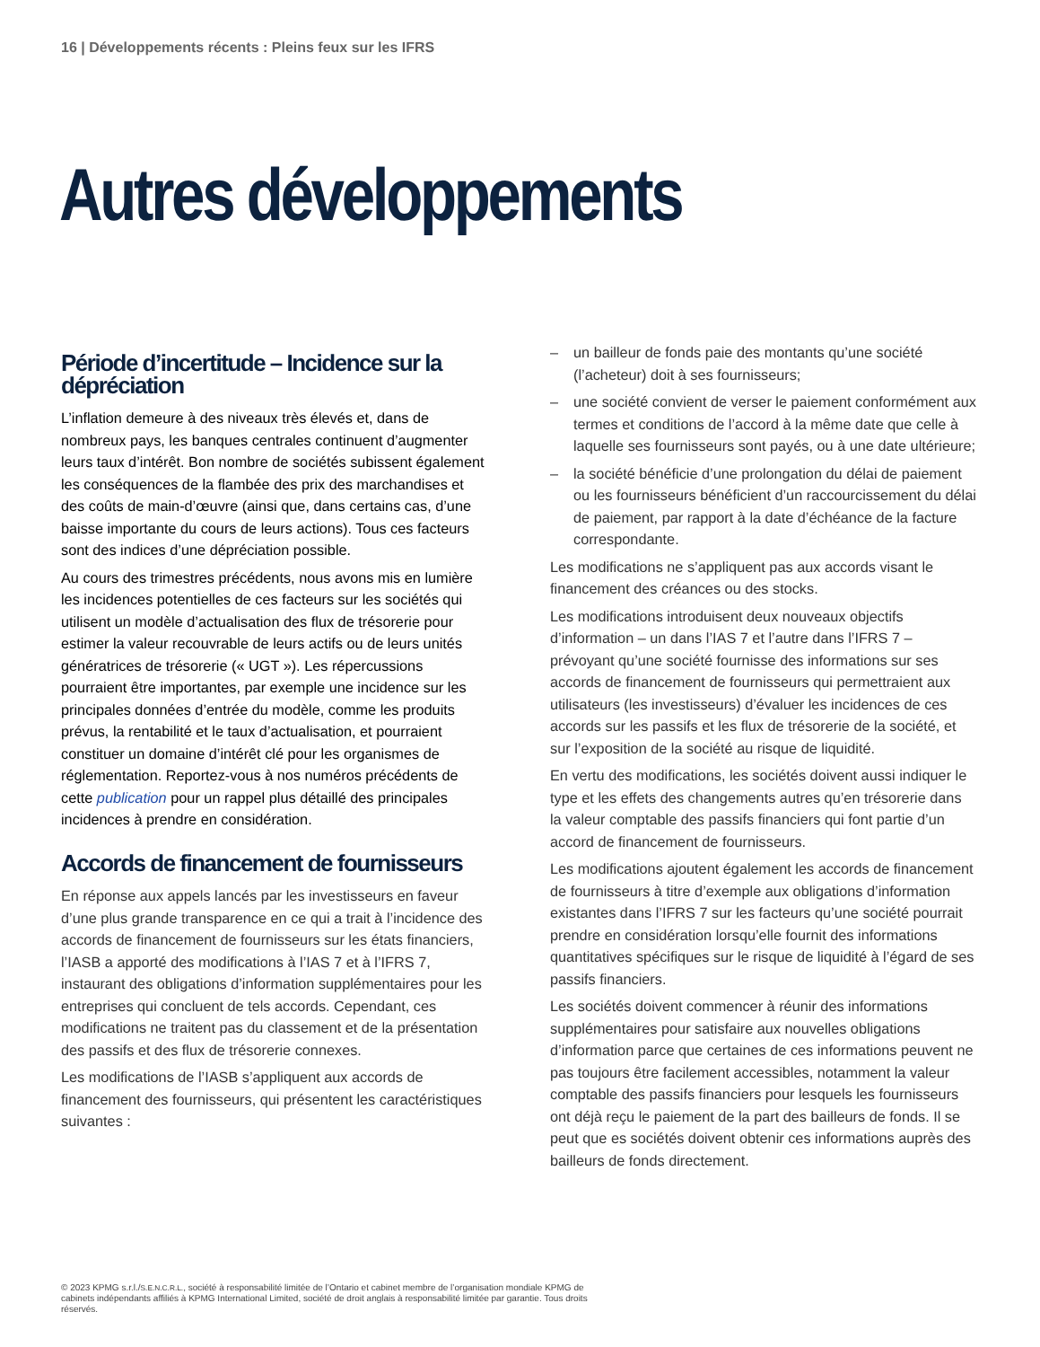16 | Développements récents : Pleins feux sur les IFRS
Autres développements
Période d’incertitude – Incidence sur la dépréciation
L’inflation demeure à des niveaux très élevés et, dans de nombreux pays, les banques centrales continuent d’augmenter leurs taux d’intérêt. Bon nombre de sociétés subissent également les conséquences de la flambée des prix des marchandises et des coûts de main-d’œuvre (ainsi que, dans certains cas, d’une baisse importante du cours de leurs actions). Tous ces facteurs sont des indices d’une dépréciation possible.
Au cours des trimestres précédents, nous avons mis en lumière les incidences potentielles de ces facteurs sur les sociétés qui utilisent un modèle d’actualisation des flux de trésorerie pour estimer la valeur recouvrable de leurs actifs ou de leurs unités génératrices de trésorerie (« UGT »). Les répercussions pourraient être importantes, par exemple une incidence sur les principales données d’entrée du modèle, comme les produits prévus, la rentabilité et le taux d’actualisation, et pourraient constituer un domaine d’intérêt clé pour les organismes de réglementation. Reportez-vous à nos numéros précédents de cette publication pour un rappel plus détaillé des principales incidences à prendre en considération.
Accords de financement de fournisseurs
En réponse aux appels lancés par les investisseurs en faveur d’une plus grande transparence en ce qui a trait à l’incidence des accords de financement de fournisseurs sur les états financiers, l’IASB a apporté des modifications à l’IAS 7 et à l’IFRS 7, instaurant des obligations d’information supplémentaires pour les entreprises qui concluent de tels accords. Cependant, ces modifications ne traitent pas du classement et de la présentation des passifs et des flux de trésorerie connexes.
Les modifications de l’IASB s’appliquent aux accords de financement des fournisseurs, qui présentent les caractéristiques suivantes :
– un bailleur de fonds paie des montants qu’une société (l’acheteur) doit à ses fournisseurs;
– une société convient de verser le paiement conformément aux termes et conditions de l’accord à la même date que celle à laquelle ses fournisseurs sont payés, ou à une date ultérieure;
– la société bénéficie d’une prolongation du délai de paiement ou les fournisseurs bénéficient d’un raccourcissement du délai de paiement, par rapport à la date d’échéance de la facture correspondante.
Les modifications ne s’appliquent pas aux accords visant le financement des créances ou des stocks.
Les modifications introduisent deux nouveaux objectifs d’information – un dans l’IAS 7 et l’autre dans l’IFRS 7 – prévoyant qu’une société fournisse des informations sur ses accords de financement de fournisseurs qui permettraient aux utilisateurs (les investisseurs) d’évaluer les incidences de ces accords sur les passifs et les flux de trésorerie de la société, et sur l’exposition de la société au risque de liquidité.
En vertu des modifications, les sociétés doivent aussi indiquer le type et les effets des changements autres qu’en trésorerie dans la valeur comptable des passifs financiers qui font partie d’un accord de financement de fournisseurs.
Les modifications ajoutent également les accords de financement de fournisseurs à titre d’exemple aux obligations d’information existantes dans l’IFRS 7 sur les facteurs qu’une société pourrait prendre en considération lorsqu’elle fournit des informations quantitatives spécifiques sur le risque de liquidité à l’égard de ses passifs financiers.
Les sociétés doivent commencer à réunir des informations supplémentaires pour satisfaire aux nouvelles obligations d’information parce que certaines de ces informations peuvent ne pas toujours être facilement accessibles, notamment la valeur comptable des passifs financiers pour lesquels les fournisseurs ont déjà reçu le paiement de la part des bailleurs de fonds. Il se peut que es sociétés doivent obtenir ces informations auprès des bailleurs de fonds directement.
© 2023 KPMG s.r.l./S.E.N.C.R.L., société à responsabilité limitée de l’Ontario et cabinet membre de l’organisation mondiale KPMG de cabinets indépendants affiliés à KPMG International Limited, société de droit anglais à responsabilité limitée par garantie. Tous droits réservés.